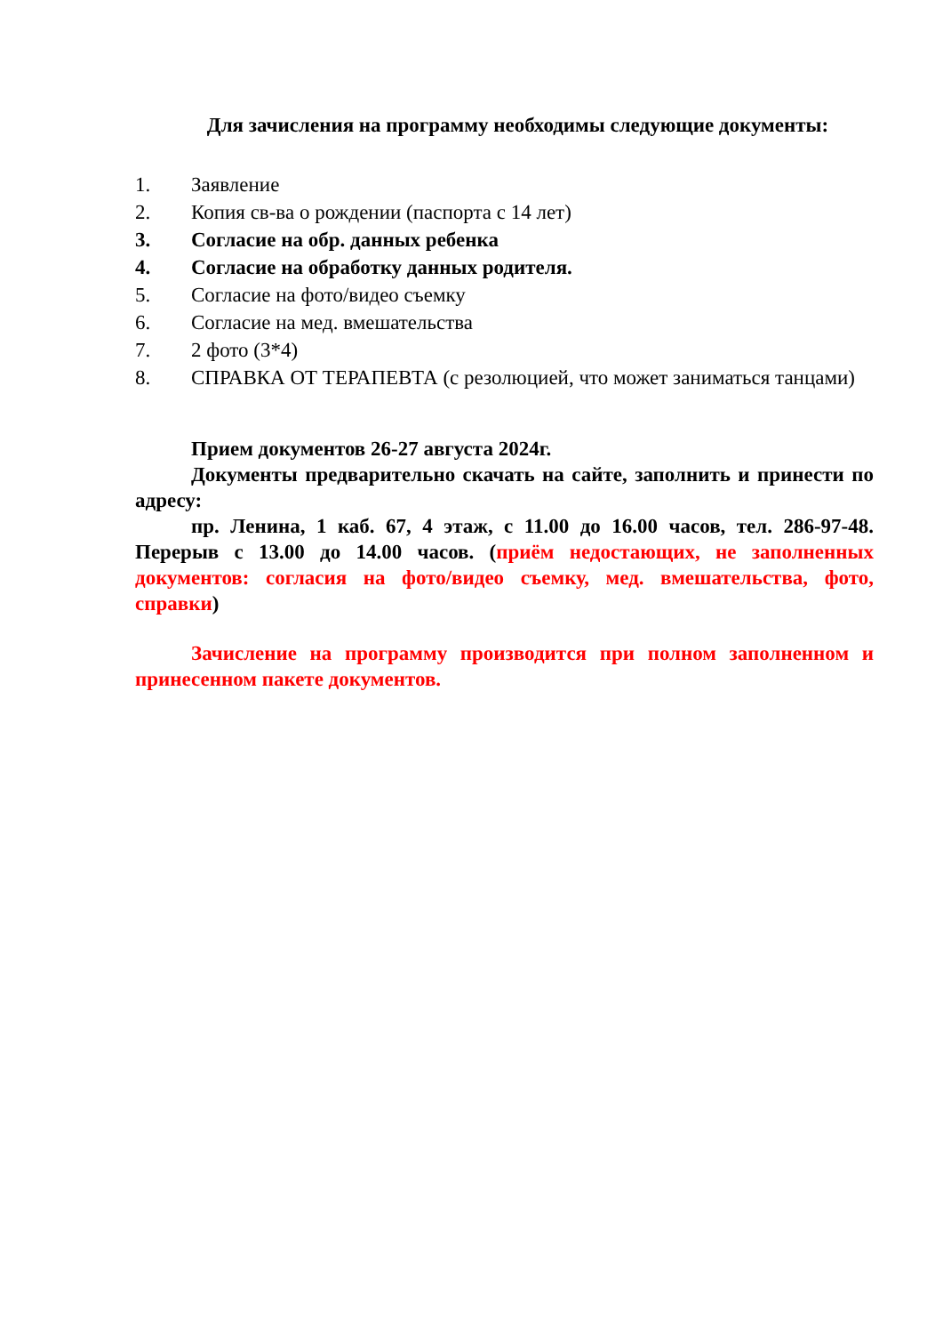Для зачисления на программу необходимы следующие документы:
1. Заявление
2. Копия св-ва о рождении (паспорта с 14 лет)
3. Согласие на обр. данных ребенка
4. Согласие на обработку данных родителя.
5. Согласие на фото/видео съемку
6. Согласие на мед. вмешательства
7. 2 фото (3*4)
8. СПРАВКА ОТ ТЕРАПЕВТА (с резолюцией, что может заниматься танцами)
Прием документов 26-27 августа 2024г.
Документы предварительно скачать на сайте, заполнить и принести по адресу:
пр. Ленина, 1 каб. 67, 4 этаж, с 11.00 до 16.00 часов, тел. 286-97-48. Перерыв с 13.00 до 14.00 часов. (приём недостающих, не заполненных документов: согласия на фото/видео съемку, мед. вмешательства, фото, справки)
Зачисление на программу производится при полном заполненном и принесенном пакете документов.